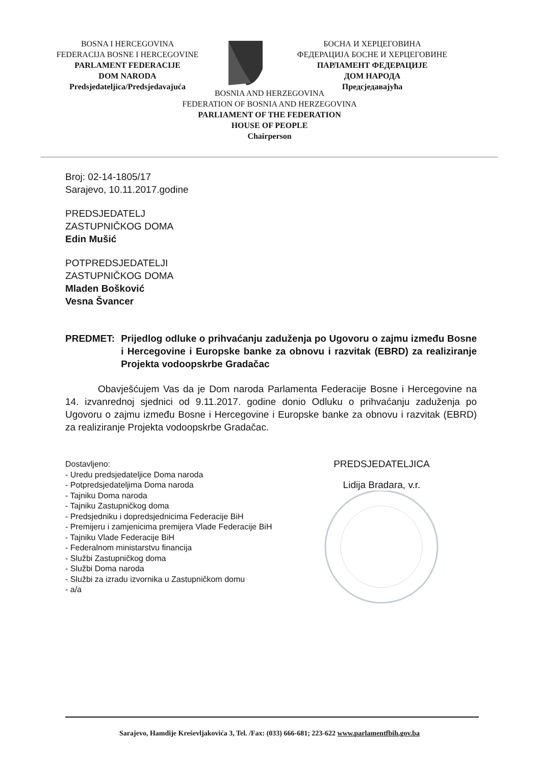BOSNA I HERCEGOVINA
FEDERACIJA BOSNE I HERCEGOVINE
PARLAMENT FEDERACIJE
DOM NARODA
Predsjedateljica/Predsjedavajuća
БОСНА И ХЕРЦЕГОВИНА
ФЕДЕРАЦИЈА БОСНЕ И ХЕРЦЕГОВИНЕ
ПАРЛАМЕНТ ФЕДЕРАЦИЈЕ
ДОМ НАРОДА
Предсједавајућа
BOSNIA AND HERZEGOVINA
FEDERATION OF BOSNIA AND HERZEGOVINA
PARLIAMENT OF THE FEDERATION
HOUSE OF PEOPLE
Chairperson
Broj: 02-14-1805/17
Sarajevo, 10.11.2017.godine
PREDSJEDATELJ
ZASTUPNIČKOG DOMA
Edin Mušić
POTPREDSJEDATELJI
ZASTUPNIČKOG DOMA
Mladen Bošković
Vesna Švancer
PREDMET: Prijedlog odluke o prihvaćanju zaduženja po Ugovoru o zajmu između Bosne i Hercegovine i Europske banke za obnovu i razvitak (EBRD) za realiziranje Projekta vodoopskrbe Gradačac
Obavješćujem Vas da je Dom naroda Parlamenta Federacije Bosne i Hercegovine na 14. izvanrednoj sjednici od 9.11.2017. godine donio Odluku o prihvaćanju zaduženja po Ugovoru o zajmu između Bosne i Hercegovine i Europske banke za obnovu i razvitak (EBRD) za realiziranje Projekta vodoopskrbe Gradačac.
Dostavljeno:
- Uredu predsjedateljice Doma naroda
- Potpredsjedateljima Doma naroda
- Tajniku Doma naroda
- Tajniku Zastupničkog doma
- Predsjedniku i dopredsjednicima Federacije BiH
- Premijeru i zamjenicima premijera Vlade Federacije BiH
- Tajniku Vlade Federacije BiH
- Federalnom ministarstvu financija
- Službi Zastupničkog doma
- Službi Doma naroda
- Službi za izradu izvornika u Zastupničkom domu
- a/a
PREDSJEDATELJICA
Lidija Bradara, v.r.
Sarajevo, Hamdije Kreševljakovića 3, Tel. /Fax: (033) 666-681; 223-622 www.parlamentfbih.gov.ba